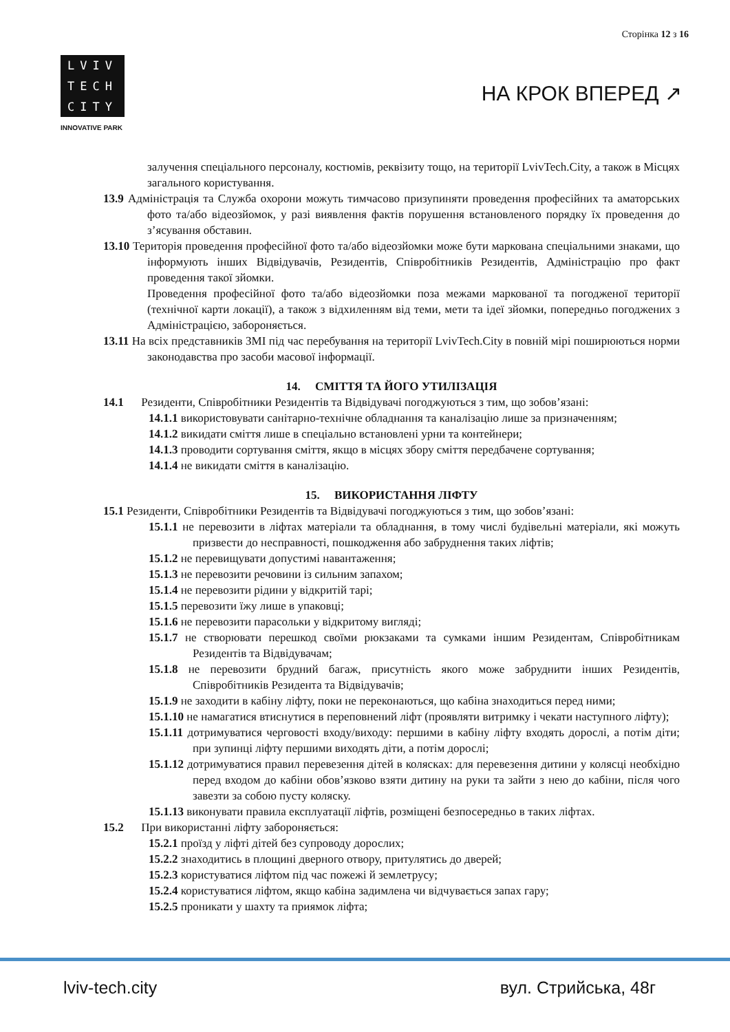Сторінка 12 з 16
LVIV
TECH
CITY
INNOVATIVE PARK
НА КРОК ВПЕРЕД ↗
залучення спеціального персоналу, костюмів, реквізиту тощо, на території LvivTech.City, а також в Місцях загального користування.
13.9 Адміністрація та Служба охорони можуть тимчасово призупиняти проведення професійних та аматорських фото та/або відеозйомок, у разі виявлення фактів порушення встановленого порядку їх проведення до з’ясування обставин.
13.10 Територія проведення професійної фото та/або відеозйомки може бути маркована спеціальними знаками, що інформують інших Відвідувачів, Резидентів, Співробітників Резидентів, Адміністрацію про факт проведення такої зйомки.
Проведення професійної фото та/або відеозйомки поза межами маркованої та погодженої території (технічної карти локації), а також з відхиленням від теми, мети та ідеї зйомки, попередньо погоджених з Адміністрацією, забороняється.
13.11 На всіх представників ЗМІ під час перебування на території LvivTech.City в повній мірі поширюються норми законодавства про засоби масової інформації.
14. СМІТТЯ ТА ЙОГО УТИЛІЗАЦІЯ
14.1 Резиденти, Співробітники Резидентів та Відвідувачі погоджуються з тим, що зобов’язані:
14.1.1 використовувати санітарно-технічне обладнання та каналізацію лише за призначенням;
14.1.2 викидати сміття лише в спеціально встановлені урни та контейнери;
14.1.3 проводити сортування сміття, якщо в місцях збору сміття передбачене сортування;
14.1.4 не викидати сміття в каналізацію.
15. ВИКОРИСТАННЯ ЛІФТУ
15.1 Резиденти, Співробітники Резидентів та Відвідувачі погоджуються з тим, що зобов’язані:
15.1.1 не перевозити в ліфтах матеріали та обладнання, в тому числі будівельні матеріали, які можуть призвести до несправності, пошкодження або забруднення таких ліфтів;
15.1.2 не перевищувати допустимі навантаження;
15.1.3 не перевозити речовини із сильним запахом;
15.1.4 не перевозити рідини у відкритій тарі;
15.1.5 перевозити їжу лише в упаковці;
15.1.6 не перевозити парасольки у відкритому вигляді;
15.1.7 не створювати перешкод своїми рюкзаками та сумками іншим Резидентам, Співробітникам Резидентів та Відвідувачам;
15.1.8 не перевозити брудний багаж, присутність якого може забруднити інших Резидентів, Співробітників Резидента та Відвідувачів;
15.1.9 не заходити в кабіну ліфту, поки не переконаються, що кабіна знаходиться перед ними;
15.1.10 не намагатися втиснутися в переповнений ліфт (проявляти витримку і чекати наступного ліфту);
15.1.11 дотримуватися черговості входу/виходу: першими в кабіну ліфту входять дорослі, а потім діти; при зупинці ліфту першими виходять діти, а потім дорослі;
15.1.12 дотримуватися правил перевезення дітей в колясках: для перевезення дитини у колясці необхідно перед входом до кабіни обов’язково взяти дитину на руки та зайти з нею до кабіни, після чого завезти за собою пусту коляску.
15.1.13 виконувати правила експлуатації ліфтів, розміщені безпосередньо в таких ліфтах.
15.2 При використанні ліфту забороняється:
15.2.1 проїзд у ліфті дітей без супроводу дорослих;
15.2.2 знаходитись в площині дверного отвору, притулятись до дверей;
15.2.3 користуватися ліфтом під час пожежі й землетрусу;
15.2.4 користуватися ліфтом, якщо кабіна задимлена чи відчувається запах гару;
15.2.5 проникати у шахту та приямок ліфта;
lviv-tech.city вул. Стрийська, 48г